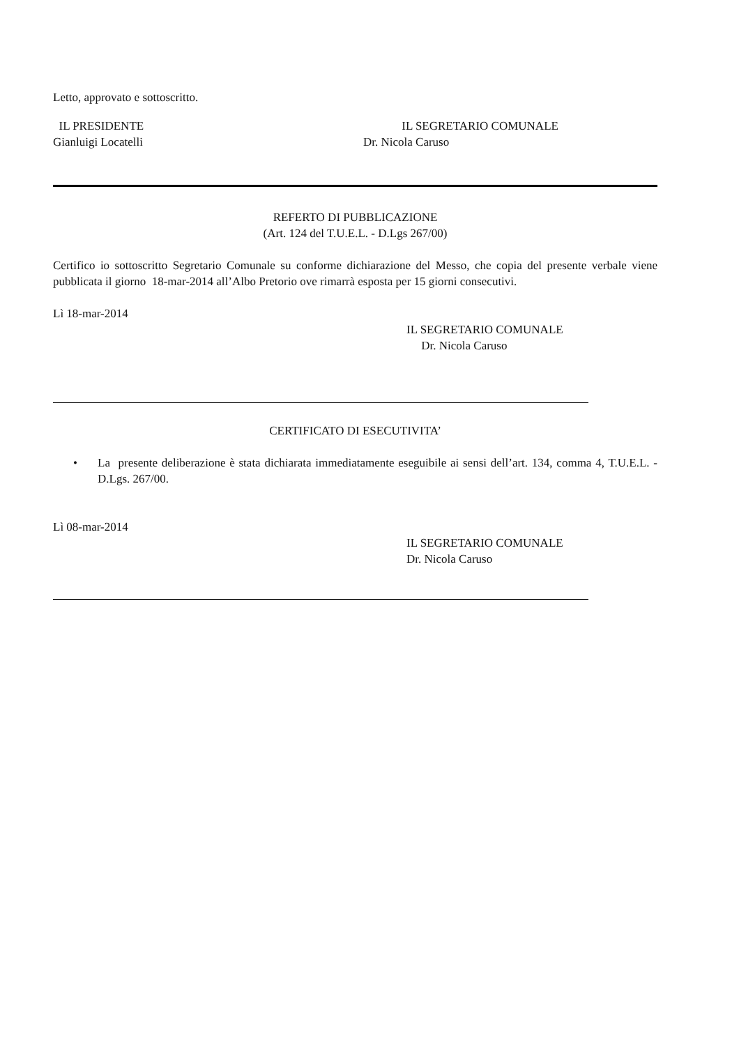Letto, approvato e sottoscritto.
IL PRESIDENTE IL SEGRETARIO COMUNALE
Gianluigi Locatelli Dr. Nicola Caruso
REFERTO DI PUBBLICAZIONE
(Art. 124 del T.U.E.L. - D.Lgs 267/00)
Certifico io sottoscritto Segretario Comunale su conforme dichiarazione del Messo, che copia del presente verbale viene pubblicata il giorno 18-mar-2014 all’Albo Pretorio ove rimarrà esposta per 15 giorni consecutivi.
Lì 18-mar-2014
IL SEGRETARIO COMUNALE
Dr. Nicola Caruso
CERTIFICATO DI ESECUTIVITA’
• La presente deliberazione è stata dichiarata immediatamente eseguibile ai sensi dell’art. 134, comma 4, T.U.E.L. - D.Lgs. 267/00.
Lì 08-mar-2014
IL SEGRETARIO COMUNALE
Dr. Nicola Caruso